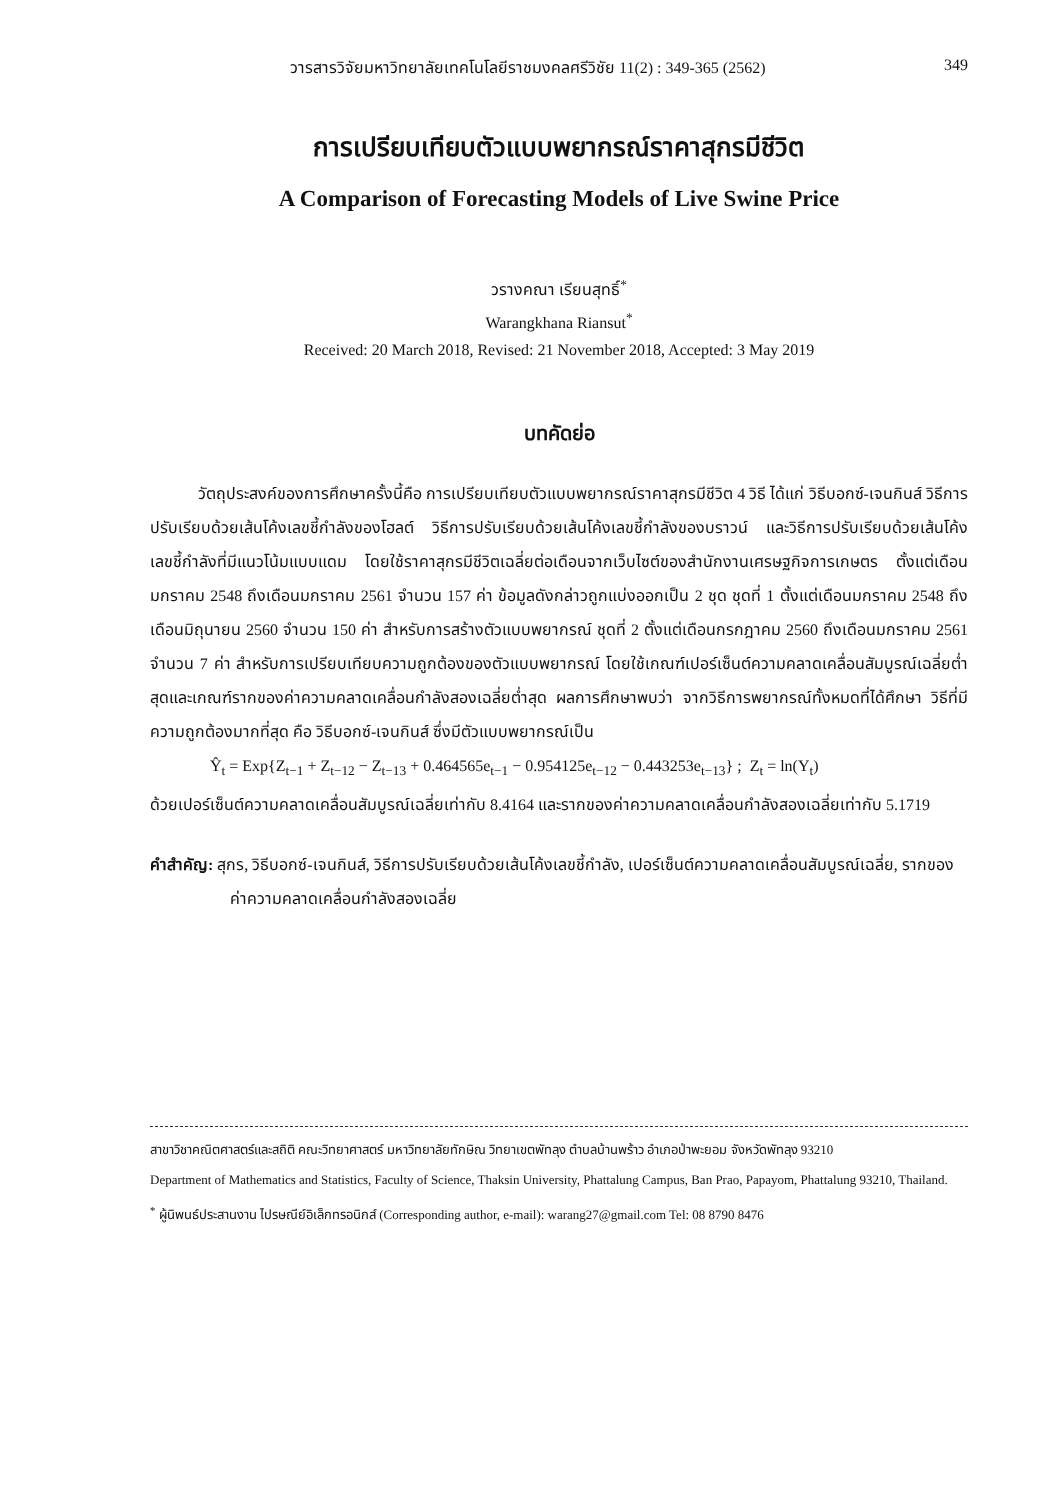วารสารวิจัยมหาวิทยาลัยเทคโนโลยีราชมงคลศรีวิชัย 11(2) : 349-365 (2562) 349
การเปรียบเทียบตัวแบบพยากรณ์ราคาสุกรมีชีวิต
A Comparison of Forecasting Models of Live Swine Price
วรางคณา เรียนสุทธิ์<sup>*</sup>
Warangkhana Riansut<sup>*</sup>
Received: 20 March 2018, Revised: 21 November 2018, Accepted: 3 May 2019
บทคัดย่อ
   วัตถุประสงค์ของการศึกษาครั้งนี้คือ การเปรียบเทียบตัวแบบพยากรณ์ราคาสุกรมีชีวิต 4 วิธี ได้แก่ วิธีบอกซ์-เจนกินส์ วิธีการปรับเรียบด้วยเส้นโค้งเลขชี้กำลังของโฮลต์ วิธีการปรับเรียบด้วยเส้นโค้งเลขชี้กำลังของบราวน์ และวิธีการปรับเรียบด้วยเส้นโค้งเลขชี้กำลังที่มีแนวโน้มแบบแดม โดยใช้ราคาสุกรมีชีวิตเฉลี่ยต่อเดือนจากเว็บไซต์ของสำนักงานเศรษฐกิจการเกษตร ตั้งแต่เดือนมกราคม 2548 ถึงเดือนมกราคม 2561 จำนวน 157 ค่า ข้อมูลดังกล่าวถูกแบ่งออกเป็น 2 ชุด ชุดที่ 1 ตั้งแต่เดือนมกราคม 2548 ถึงเดือนมิถุนายน 2560 จำนวน 150 ค่า สำหรับการสร้างตัวแบบพยากรณ์ ชุดที่ 2 ตั้งแต่เดือนกรกฎาคม 2560 ถึงเดือนมกราคม 2561 จำนวน 7 ค่า สำหรับการเปรียบเทียบความถูกต้องของตัวแบบพยากรณ์ โดยใช้เกณฑ์เปอร์เซ็นต์ความคลาดเคลื่อนสัมบูรณ์เฉลี่ยต่ำสุดและเกณฑ์รากของค่าความคลาดเคลื่อนกำลังสองเฉลี่ยต่ำสุด ผลการศึกษาพบว่า จากวิธีการพยากรณ์ทั้งหมดที่ได้ศึกษา วิธีที่มีความถูกต้องมากที่สุด คือ วิธีบอกซ์-เจนกินส์ ซึ่งมีตัวแบบพยากรณ์เป็น
Ŷ<sub>t</sub> = Exp{Z<sub>t−1</sub> + Z<sub>t−12</sub> − Z<sub>t−13</sub> + 0.464565e<sub>t−1</sub> − 0.954125e<sub>t−12</sub> − 0.443253e<sub>t−13</sub>} ; Z<sub>t</sub> = ln(Y<sub>t</sub>)
ด้วยเปอร์เซ็นต์ความคลาดเคลื่อนสัมบูรณ์เฉลี่ยเท่ากับ 8.4164 และรากของค่าความคลาดเคลื่อนกำลังสองเฉลี่ยเท่ากับ 5.1719
คำสำคัญ: สุกร, วิธีบอกซ์-เจนกินส์, วิธีการปรับเรียบด้วยเส้นโค้งเลขชี้กำลัง, เปอร์เซ็นต์ความคลาดเคลื่อนสัมบูรณ์เฉลี่ย, รากของค่าความคลาดเคลื่อนกำลังสองเฉลี่ย
สาขาวิชาคณิตศาสตร์และสถิติ คณะวิทยาศาสตร์ มหาวิทยาลัยทักษิณ วิทยาเขตพัทลุง ตำบลบ้านพร้าว อำเภอป่าพะยอม จังหวัดพัทลุง 93210
Department of Mathematics and Statistics, Faculty of Science, Thaksin University, Phattalung Campus, Ban Prao, Papayom, Phattalung 93210, Thailand.
<sup>*</sup> ผู้นิพนธ์ประสานงาน ไปรษณีย์อิเล็กทรอนิกส์ (Corresponding author, e-mail): warang27@gmail.com Tel: 08 8790 8476